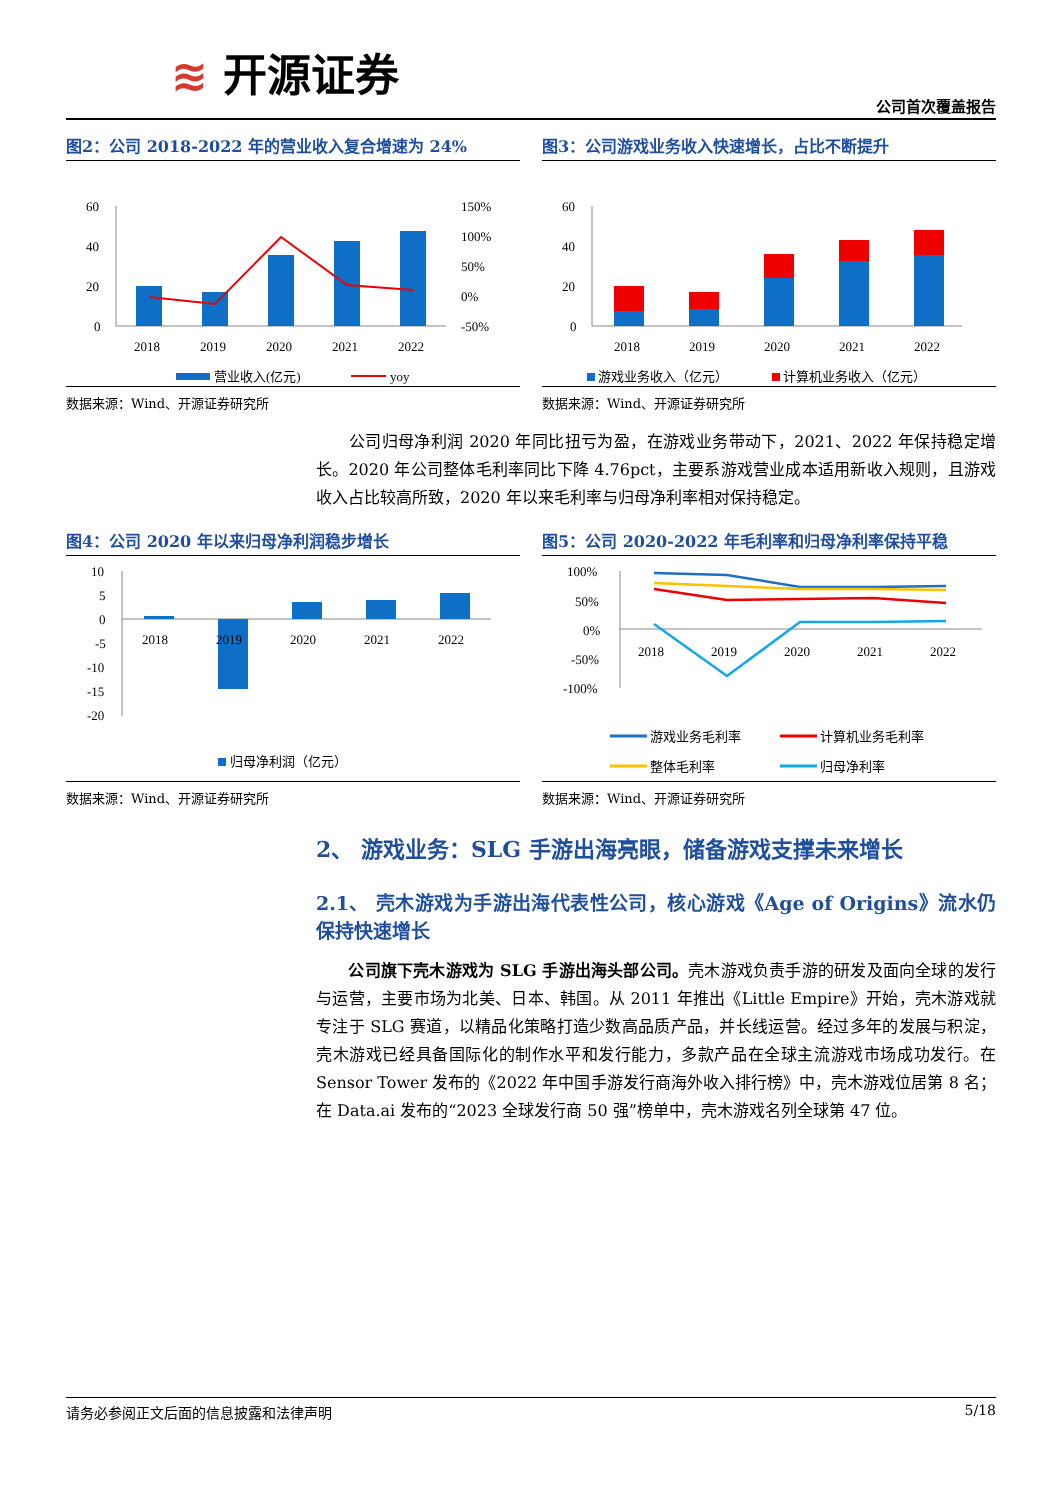≋ 开源证券
公司首次覆盖报告
图2：公司 2018-2022 年的营业收入复合增速为 24%
60
40
20
0
150%
100%
50%
0%
-50%
2018
2019
2020
2021
2022
营业收入(亿元)
yoy
数据来源：Wind、开源证券研究所
图3：公司游戏业务收入快速增长，占比不断提升
60
40
20
0
2018
2019
2020
2021
2022
游戏业务收入（亿元）
计算机业务收入（亿元）
数据来源：Wind、开源证券研究所
　　公司归母净利润 2020 年同比扭亏为盈，在游戏业务带动下，2021、2022 年保持稳定增长。2020 年公司整体毛利率同比下降 4.76pct，主要系游戏营业成本适用新收入规则，且游戏收入占比较高所致，2020 年以来毛利率与归母净利率相对保持稳定。
图4：公司 2020 年以来归母净利润稳步增长
10
5
0
-5
-10
-15
-20
2018
2019
2020
2021
2022
归母净利润（亿元）
数据来源：Wind、开源证券研究所
图5：公司 2020-2022 年毛利率和归母净利率保持平稳
100%
50%
0%
-50%
-100%
2018
2019
2020
2021
2022
游戏业务毛利率
计算机业务毛利率
整体毛利率
归母净利率
数据来源：Wind、开源证券研究所
2、 游戏业务：SLG 手游出海亮眼，储备游戏支撑未来增长
2.1、 壳木游戏为手游出海代表性公司，核心游戏《Age of Origins》流水仍保持快速增长
　　公司旗下壳木游戏为 SLG 手游出海头部公司。壳木游戏负责手游的研发及面向全球的发行与运营，主要市场为北美、日本、韩国。从 2011 年推出《Little Empire》开始，壳木游戏就专注于 SLG 赛道，以精品化策略打造少数高品质产品，并长线运营。经过多年的发展与积淀，壳木游戏已经具备国际化的制作水平和发行能力，多款产品在全球主流游戏市场成功发行。在 Sensor Tower 发布的《2022 年中国手游发行商海外收入排行榜》中，壳木游戏位居第 8 名；在 Data.ai 发布的“2023 全球发行商 50 强”榜单中，壳木游戏名列全球第 47 位。
请务必参阅正文后面的信息披露和法律声明 5/18